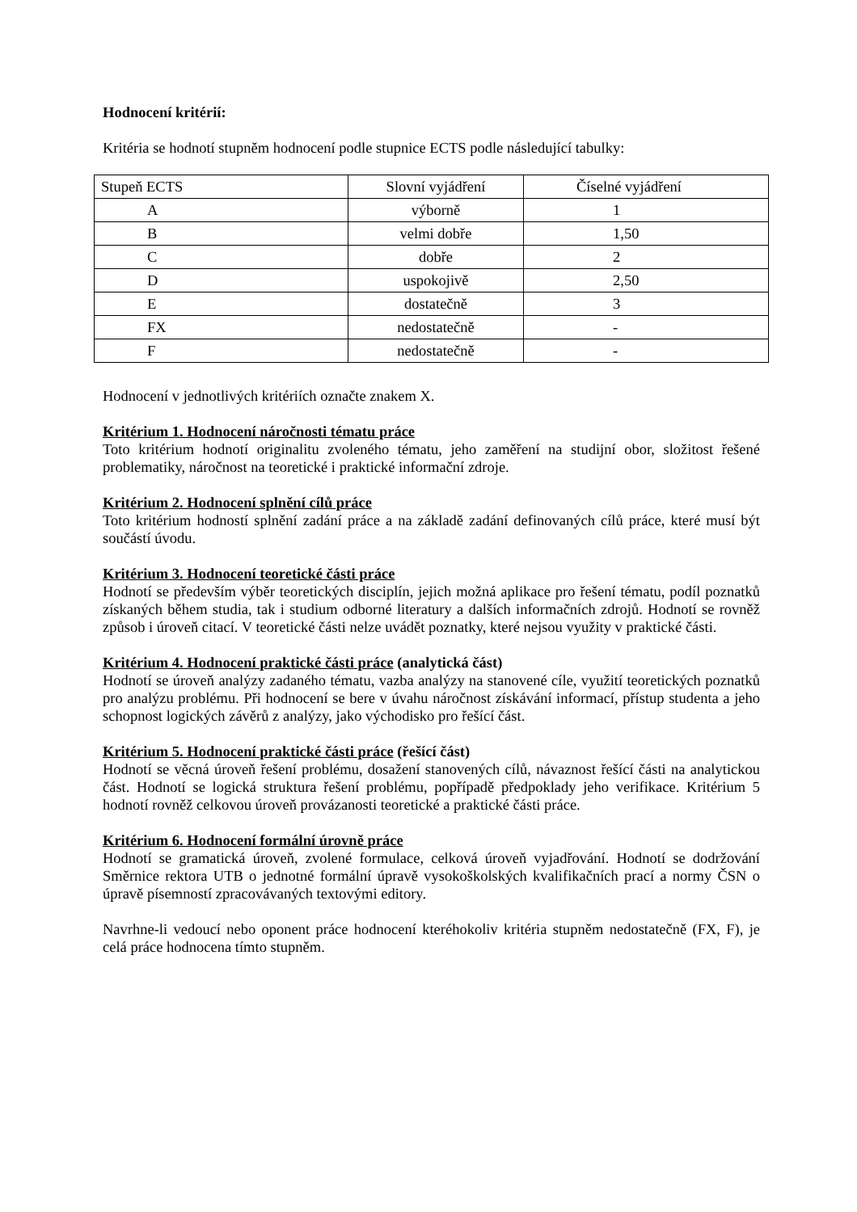Hodnocení kritérií:
Kritéria se hodnotí stupněm hodnocení podle stupnice ECTS podle následující tabulky:
| Stupeň ECTS | Slovní vyjádření | Číselné vyjádření |
| --- | --- | --- |
| A | výborně | 1 |
| B | velmi dobře | 1,50 |
| C | dobře | 2 |
| D | uspokojivě | 2,50 |
| E | dostatečně | 3 |
| FX | nedostatečně | - |
| F | nedostatečně | - |
Hodnocení v jednotlivých kritériích označte znakem X.
Kritérium 1. Hodnocení náročnosti tématu práce
Toto kritérium hodnotí originalitu zvoleného tématu, jeho zaměření na studijní obor, složitost řešené problematiky, náročnost na teoretické i praktické informační zdroje.
Kritérium 2. Hodnocení splnění cílů práce
Toto kritérium hodností splnění zadání práce a na základě zadání definovaných cílů práce, které musí být součástí úvodu.
Kritérium 3. Hodnocení teoretické části práce
Hodnotí se především výběr teoretických disciplín, jejich možná aplikace pro řešení tématu, podíl poznatků získaných během studia, tak i studium odborné literatury a dalších informačních zdrojů. Hodnotí se rovněž způsob i úroveň citací. V teoretické části nelze uvádět poznatky, které nejsou využity v praktické části.
Kritérium 4. Hodnocení praktické části práce (analytická část)
Hodnotí se úroveň analýzy zadaného tématu, vazba analýzy na stanovené cíle, využití teoretických poznatků pro analýzu problému. Při hodnocení se bere v úvahu náročnost získávání informací, přístup studenta a jeho schopnost logických závěrů z analýzy, jako východisko pro řešící část.
Kritérium 5. Hodnocení praktické části práce (řešící část)
Hodnotí se věcná úroveň řešení problému, dosažení stanovených cílů, návaznost řešící části na analytickou část. Hodnotí se logická struktura řešení problému, popřípadě předpoklady jeho verifikace. Kritérium 5 hodnotí rovněž celkovou úroveň provázanosti teoretické a praktické části práce.
Kritérium 6. Hodnocení formální úrovně práce
Hodnotí se gramatická úroveň, zvolené formulace, celková úroveň vyjadřování. Hodnotí se dodržování Směrnice rektora UTB o jednotné formální úpravě vysokoškolských kvalifikačních prací a normy ČSN o úpravě písemností zpracovávaných textovými editory.
Navrhne-li vedoucí nebo oponent práce hodnocení kteréhokoliv kritéria stupněm nedostatečně (FX, F), je celá práce hodnocena tímto stupněm.